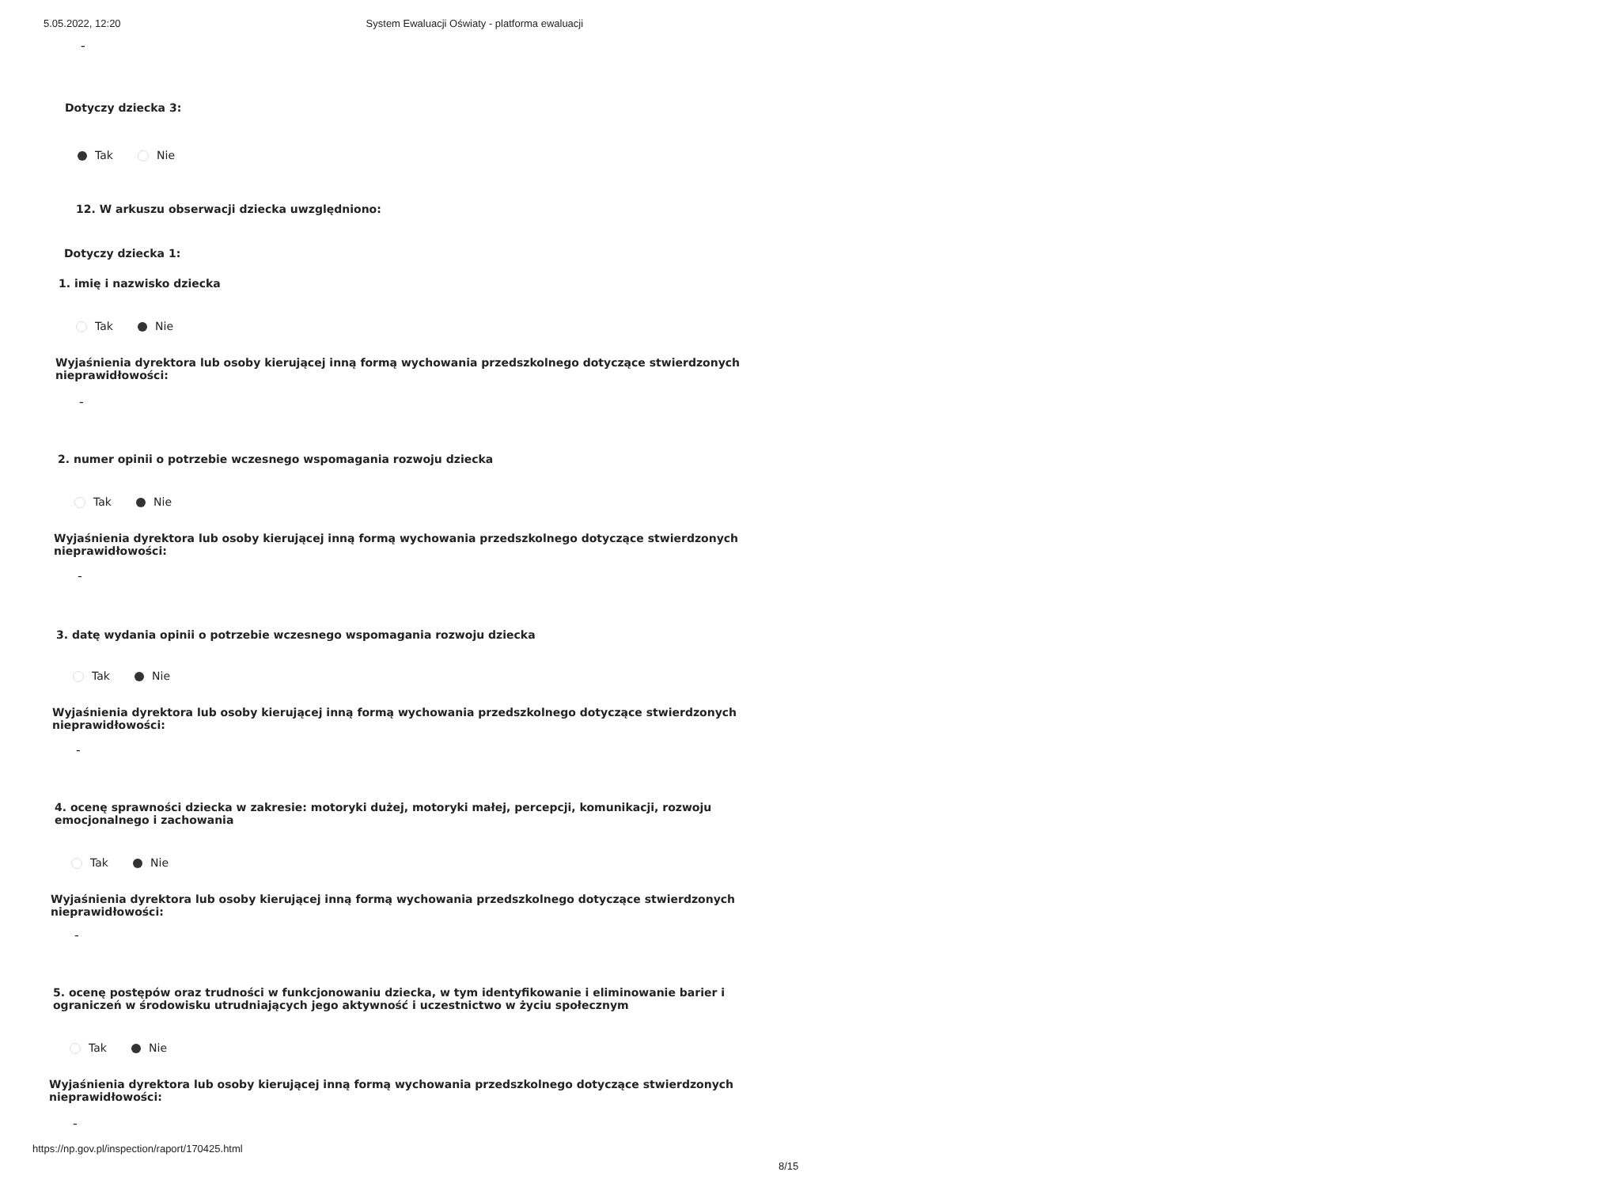5.05.2022, 12:20 System Ewaluacji Oświaty - platforma ewaluacji
-
Dotyczy dziecka 3:
Tak Nie
12. W arkuszu obserwacji dziecka uwzględniono:
Dotyczy dziecka 1:
1. imię i nazwisko dziecka
Tak Nie
Wyjaśnienia dyrektora lub osoby kierującej inną formą wychowania przedszkolnego dotyczące stwierdzonych nieprawidłowości:
-
2. numer opinii o potrzebie wczesnego wspomagania rozwoju dziecka
Tak Nie
Wyjaśnienia dyrektora lub osoby kierującej inną formą wychowania przedszkolnego dotyczące stwierdzonych nieprawidłowości:
-
3. datę wydania opinii o potrzebie wczesnego wspomagania rozwoju dziecka
Tak Nie
Wyjaśnienia dyrektora lub osoby kierującej inną formą wychowania przedszkolnego dotyczące stwierdzonych nieprawidłowości:
-
4. ocenę sprawności dziecka w zakresie: motoryki dużej, motoryki małej, percepcji, komunikacji, rozwoju emocjonalnego i zachowania
Tak Nie
Wyjaśnienia dyrektora lub osoby kierującej inną formą wychowania przedszkolnego dotyczące stwierdzonych nieprawidłowości:
-
5. ocenę postępów oraz trudności w funkcjonowaniu dziecka, w tym identyfikowanie i eliminowanie barier i ograniczeń w środowisku utrudniających jego aktywność i uczestnictwo w życiu społecznym
Tak Nie
Wyjaśnienia dyrektora lub osoby kierującej inną formą wychowania przedszkolnego dotyczące stwierdzonych nieprawidłowości:
-
https://np.gov.pl/inspection/raport/170425.html
8/15